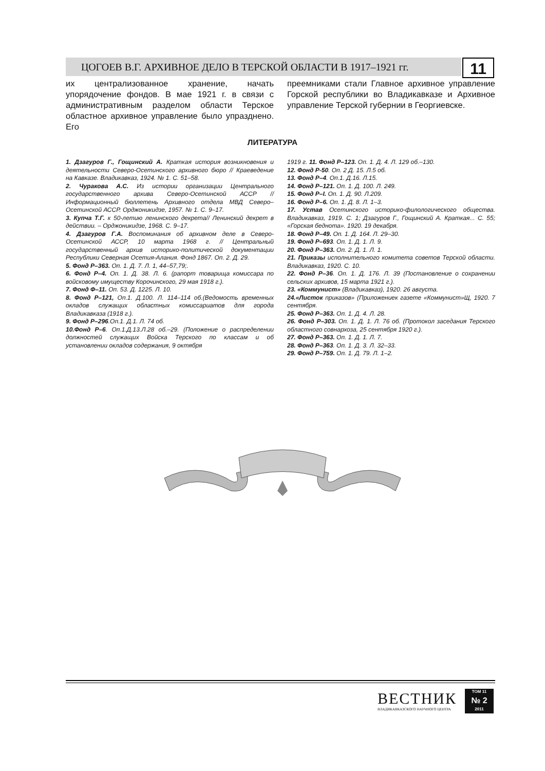ЦОГОЕВ В.Г. АРХИВНОЕ ДЕЛО В ТЕРСКОЙ ОБЛАСТИ В 1917–1921 гг. 11
их централизованное хранение, начать упорядочение фондов. В мае 1921 г. в связи с административным разделом области Терское областное архивное управление было упразднено. Его
преемниками стали Главное архивное управление Горской республики во Владикавказе и Архивное управление Терской губернии в Георгиевске.
ЛИТЕРАТУРА
1. Дзагуров Г., Гощинский А. Краткая история возникновения и деятельности Северо-Осетинского архивного бюро // Краеведение на Кавказе. Владикавказ, 1924. № 1. С. 51–58.
2. Чуракова А.С. Из истории организации Центрального государственного архива Северо-Осетинской АССР // Информационный бюллетень Архивного отдела МВД Северо–Осетинской АССР. Орджоникидзе, 1957. № 1. С. 9–17.
3. Купча Т.Г. к 50-летию ленинского декрета// Ленинский декрет в действии. – Орджоникидзе, 1968. С. 9–17.
4. Дзагуров Г.А. Воспоминания об архивном деле в Северо-Осетинской АССР, 10 марта 1968 г. // Центральный государственный архив историко-политической документации Республики Северная Осетия-Алания. Фонд 1867. Оп. 2. Д. 29.
5. Фонд Р–363. Оп. 1. Д. 7. Л. 1, 44–57,79;.
6. Фонд Р–4. Оп. 1. Д. 38. Л. 6. (рапорт товарища комиссара по войсковому имуществу Корочинского, 29 мая 1918 г.).
7. Фонд Ф–11. Оп. 53. Д. 1225. Л. 10.
8. Фонд Р–121, Оп.1. Д.100. Л. 114–114 об.(Ведомость временных окладов служащих областных комиссариатов для города Владикавказа (1918 г.).
9. Фонд Р–296.Оп.1. Д.1. Л. 74 об.
10.Фонд Р–6. Оп.1.Д.13.Л.28 об.–29. (Положение о распределении должностей служащих Войска Терского по классам и об установлении окладов содержания, 9 октября
1919 г. 11. Фонд Р–123. Оп. 1. Д. 4. Л. 129 об.–130.
12. Фонд Р-50. Оп. 2 Д. 15. Л.5 об.
13. Фонд Р–4. Оп.1. Д.16. Л.15.
14. Фонд Р–121. Оп. 1. Д. 100. Л. 249.
15. Фонд Р–I. Оп. 1. Д. 90. Л.209.
16. Фонд Р–6. Оп. 1. Д. 8. Л. 1–3.
17. Устав Осетинского историко-филологического общества. Владикавказ, 1919. С. 1; Дзагуров Г., Гощинский А. Краткая... С. 55; «Горская беднота». 1920. 19 декабря.
18. Фонд Р–49. Оп. 1. Д. 164. Л. 29–30.
19. Фонд Р–693. Оп. 1. Д. 1. Л. 9.
20. Фонд Р–363. Оп. 2. Д. 1. Л. 1.
21. Приказы исполнительного комитета советов Терской области. Владикавказ, 1920. С. 10.
22. Фонд Р–36. Оп. 1. Д. 176. Л. 39 (Постановление о сохранении сельских архивов, 15 марта 1921 г.).
23. «Коммунист» (Владикавказ), 1920. 26 августа.
24.«Листок приказов» (Приложениек газете «Коммунист»Щ, 1920. 7 сентября.
25. Фонд Р–363. Оп. 1. Д. 4. Л. 28.
26. Фонд Р–303. Оп. 1. Д. 1. Л. 76 об. (Протокол заседания Терского областного совнархоза, 25 сентября 1920 г.).
27. Фонд Р–363. Оп. 1. Д. 1. Л. 7.
28. Фонд Р–363. Оп. 1. Д. 3. Л. 32–33.
29. Фонд Р–759. Оп. 1. Д. 79. Л. 1–2.
ВЕСТНИК
ВЛАДИКАВКАЗСКОГО НАУЧНОГО ЦЕНТРА
ТОМ 11
№ 2
2011